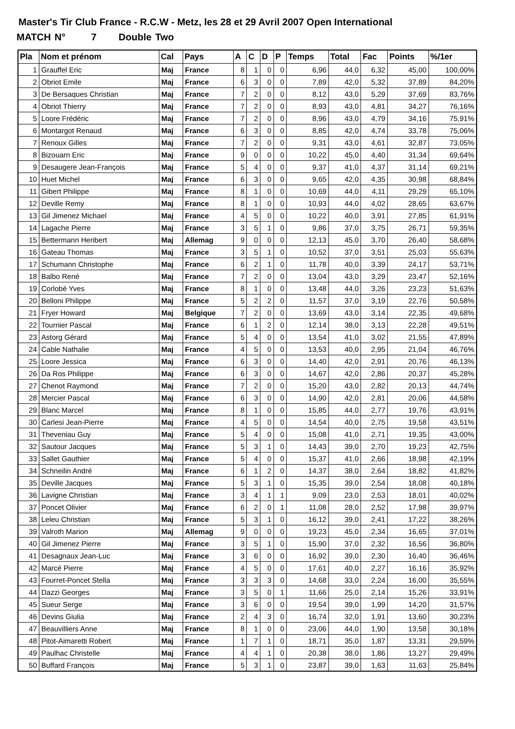Master's Tir Club France - R.C.W - Metz, les 28 et 29 Avril 2007 Open International
MATCH N° 7 Double Two
| Pla | Nom et prénom | Cal | Pays | A | C | D | P | Temps | Total | Fac | Points | %/1er |
| --- | --- | --- | --- | --- | --- | --- | --- | --- | --- | --- | --- | --- |
| 1 | Grauffel Eric | Maj | France | 8 | 1 | 0 | 0 | 6,96 | 44,0 | 6,32 | 45,00 | 100,00% |
| 2 | Obriot Emile | Maj | France | 6 | 3 | 0 | 0 | 7,89 | 42,0 | 5,32 | 37,89 | 84,20% |
| 3 | De Bersaques Christian | Maj | France | 7 | 2 | 0 | 0 | 8,12 | 43,0 | 5,29 | 37,69 | 83,76% |
| 4 | Obriot Thierry | Maj | France | 7 | 2 | 0 | 0 | 8,93 | 43,0 | 4,81 | 34,27 | 76,16% |
| 5 | Loore Frédéric | Maj | France | 7 | 2 | 0 | 0 | 8,96 | 43,0 | 4,79 | 34,16 | 75,91% |
| 6 | Montargot Renaud | Maj | France | 6 | 3 | 0 | 0 | 8,85 | 42,0 | 4,74 | 33,78 | 75,06% |
| 7 | Renoux Gilles | Maj | France | 7 | 2 | 0 | 0 | 9,31 | 43,0 | 4,61 | 32,87 | 73,05% |
| 8 | Bizouarn Eric | Maj | France | 9 | 0 | 0 | 0 | 10,22 | 45,0 | 4,40 | 31,34 | 69,64% |
| 9 | Desaugere Jean-François | Maj | France | 5 | 4 | 0 | 0 | 9,37 | 41,0 | 4,37 | 31,14 | 69,21% |
| 10 | Huet Michel | Maj | France | 6 | 3 | 0 | 0 | 9,65 | 42,0 | 4,35 | 30,98 | 68,84% |
| 11 | Gibert Philippe | Maj | France | 8 | 1 | 0 | 0 | 10,69 | 44,0 | 4,11 | 29,29 | 65,10% |
| 12 | Deville Remy | Maj | France | 8 | 1 | 0 | 0 | 10,93 | 44,0 | 4,02 | 28,65 | 63,67% |
| 13 | Gil Jimenez Michael | Maj | France | 4 | 5 | 0 | 0 | 10,22 | 40,0 | 3,91 | 27,85 | 61,91% |
| 14 | Lagache Pierre | Maj | France | 3 | 5 | 1 | 0 | 9,86 | 37,0 | 3,75 | 26,71 | 59,35% |
| 15 | Bettermann Heribert | Maj | Allemag | 9 | 0 | 0 | 0 | 12,13 | 45,0 | 3,70 | 26,40 | 58,68% |
| 16 | Gateau Thomas | Maj | France | 3 | 5 | 1 | 0 | 10,52 | 37,0 | 3,51 | 25,03 | 55,63% |
| 17 | Schumann Christophe | Maj | France | 6 | 2 | 1 | 0 | 11,78 | 40,0 | 3,39 | 24,17 | 53,71% |
| 18 | Balbo René | Maj | France | 7 | 2 | 0 | 0 | 13,04 | 43,0 | 3,29 | 23,47 | 52,16% |
| 19 | Corlobé Yves | Maj | France | 8 | 1 | 0 | 0 | 13,48 | 44,0 | 3,26 | 23,23 | 51,63% |
| 20 | Belloni Philippe | Maj | France | 5 | 2 | 2 | 0 | 11,57 | 37,0 | 3,19 | 22,76 | 50,58% |
| 21 | Fryer Howard | Maj | Belgique | 7 | 2 | 0 | 0 | 13,69 | 43,0 | 3,14 | 22,35 | 49,68% |
| 22 | Tournier Pascal | Maj | France | 6 | 1 | 2 | 0 | 12,14 | 38,0 | 3,13 | 22,28 | 49,51% |
| 23 | Astorg Gérard | Maj | France | 5 | 4 | 0 | 0 | 13,54 | 41,0 | 3,02 | 21,55 | 47,89% |
| 24 | Cable Nathalie | Maj | France | 4 | 5 | 0 | 0 | 13,53 | 40,0 | 2,95 | 21,04 | 46,76% |
| 25 | Loore Jessica | Maj | France | 6 | 3 | 0 | 0 | 14,40 | 42,0 | 2,91 | 20,76 | 46,13% |
| 26 | Da Ros Philippe | Maj | France | 6 | 3 | 0 | 0 | 14,67 | 42,0 | 2,86 | 20,37 | 45,28% |
| 27 | Chenot Raymond | Maj | France | 7 | 2 | 0 | 0 | 15,20 | 43,0 | 2,82 | 20,13 | 44,74% |
| 28 | Mercier Pascal | Maj | France | 6 | 3 | 0 | 0 | 14,90 | 42,0 | 2,81 | 20,06 | 44,58% |
| 29 | Blanc Marcel | Maj | France | 8 | 1 | 0 | 0 | 15,85 | 44,0 | 2,77 | 19,76 | 43,91% |
| 30 | Carlesi Jean-Pierre | Maj | France | 4 | 5 | 0 | 0 | 14,54 | 40,0 | 2,75 | 19,58 | 43,51% |
| 31 | Theveniau Guy | Maj | France | 5 | 4 | 0 | 0 | 15,08 | 41,0 | 2,71 | 19,35 | 43,00% |
| 32 | Sautour Jacques | Maj | France | 5 | 3 | 1 | 0 | 14,43 | 39,0 | 2,70 | 19,23 | 42,75% |
| 33 | Sallet Gauthier | Maj | France | 5 | 4 | 0 | 0 | 15,37 | 41,0 | 2,66 | 18,98 | 42,19% |
| 34 | Schneilin André | Maj | France | 6 | 1 | 2 | 0 | 14,37 | 38,0 | 2,64 | 18,82 | 41,82% |
| 35 | Deville Jacques | Maj | France | 5 | 3 | 1 | 0 | 15,35 | 39,0 | 2,54 | 18,08 | 40,18% |
| 36 | Lavigne Christian | Maj | France | 3 | 4 | 1 | 1 | 9,09 | 23,0 | 2,53 | 18,01 | 40,02% |
| 37 | Poncet Olivier | Maj | France | 6 | 2 | 0 | 1 | 11,08 | 28,0 | 2,52 | 17,98 | 39,97% |
| 38 | Leleu Christian | Maj | France | 5 | 3 | 1 | 0 | 16,12 | 39,0 | 2,41 | 17,22 | 38,26% |
| 39 | Valroth Marion | Maj | Allemag | 9 | 0 | 0 | 0 | 19,23 | 45,0 | 2,34 | 16,65 | 37,01% |
| 40 | Gil Jimenez Pierre | Maj | France | 3 | 5 | 1 | 0 | 15,90 | 37,0 | 2,32 | 16,56 | 36,80% |
| 41 | Desagnaux Jean-Luc | Maj | France | 3 | 6 | 0 | 0 | 16,92 | 39,0 | 2,30 | 16,40 | 36,46% |
| 42 | Marcé Pierre | Maj | France | 4 | 5 | 0 | 0 | 17,61 | 40,0 | 2,27 | 16,16 | 35,92% |
| 43 | Fourret-Poncet Stella | Maj | France | 3 | 3 | 3 | 0 | 14,68 | 33,0 | 2,24 | 16,00 | 35,55% |
| 44 | Dazzi Georges | Maj | France | 3 | 5 | 0 | 1 | 11,66 | 25,0 | 2,14 | 15,26 | 33,91% |
| 45 | Sueur Serge | Maj | France | 3 | 6 | 0 | 0 | 19,54 | 39,0 | 1,99 | 14,20 | 31,57% |
| 46 | Devins Giulia | Maj | France | 2 | 4 | 3 | 0 | 16,74 | 32,0 | 1,91 | 13,60 | 30,23% |
| 47 | Beauvilliers Anne | Maj | France | 8 | 1 | 0 | 0 | 23,06 | 44,0 | 1,90 | 13,58 | 30,18% |
| 48 | Pitot-Aimaretti Robert | Maj | France | 1 | 7 | 1 | 0 | 18,71 | 35,0 | 1,87 | 13,31 | 29,59% |
| 49 | Paulhac Christelle | Maj | France | 4 | 4 | 1 | 0 | 20,38 | 38,0 | 1,86 | 13,27 | 29,49% |
| 50 | Buffard François | Maj | France | 5 | 3 | 1 | 0 | 23,87 | 39,0 | 1,63 | 11,63 | 25,84% |